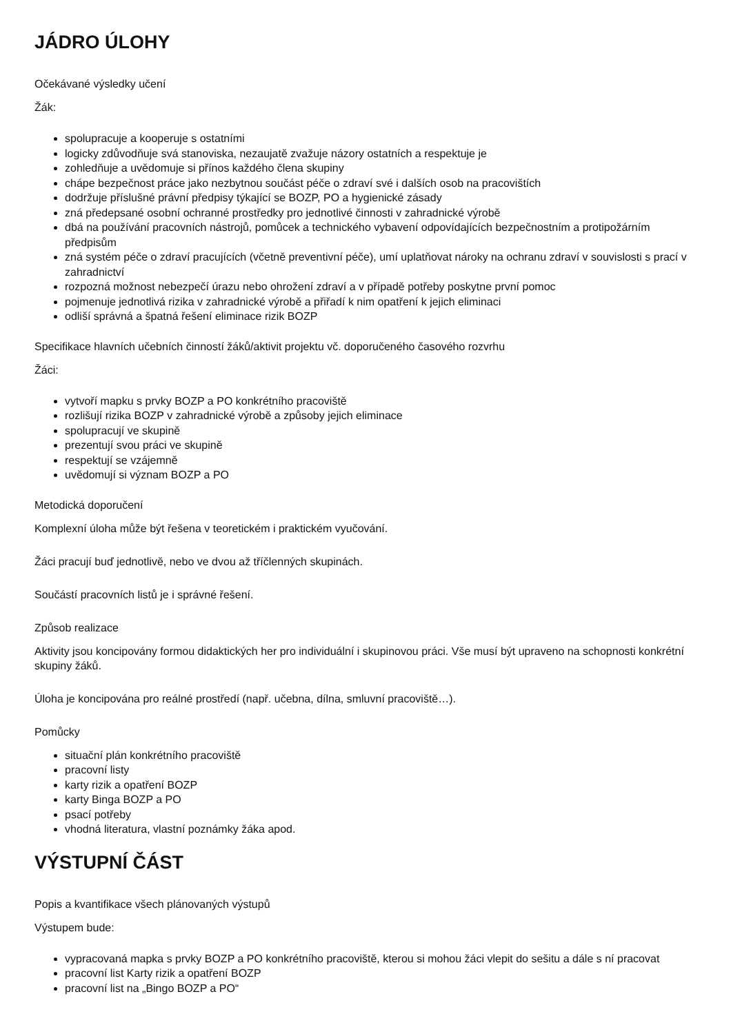JÁDRO ÚLOHY
Očekávané výsledky učení
Žák:
spolupracuje a kooperuje s ostatními
logicky zdůvodňuje svá stanoviska, nezaujatě zvažuje názory ostatních a respektuje je
zohledňuje a uvědomuje si přínos každého člena skupiny
chápe bezpečnost práce jako nezbytnou součást péče o zdraví své i dalších osob na pracovištích
dodržuje příslušné právní předpisy týkající se BOZP, PO a hygienické zásady
zná předepsané osobní ochranné prostředky pro jednotlivé činnosti v zahradnické výrobě
dbá na používání pracovních nástrojů, pomůcek a technického vybavení odpovídajících bezpečnostním a protipožárním předpisům
zná systém péče o zdraví pracujících (včetně preventivní péče), umí uplatňovat nároky na ochranu zdraví v souvislosti s prací v zahradnictví
rozpozná možnost nebezpečí úrazu nebo ohrožení zdraví a v případě potřeby poskytne první pomoc
pojmenuje jednotlivá rizika v zahradnické výrobě a přiřadí k nim opatření k jejich eliminaci
odliší správná a špatná řešení eliminace rizik BOZP
Specifikace hlavních učebních činností žáků/aktivit projektu vč. doporučeného časového rozvrhu
Žáci:
vytvoří mapku s prvky BOZP a PO konkrétního pracoviště
rozlišují rizika BOZP v zahradnické výrobě a způsoby jejich eliminace
spolupracují ve skupině
prezentují svou práci ve skupině
respektují se vzájemně
uvědomují si význam BOZP a PO
Metodická doporučení
Komplexní úloha může být řešena v teoretickém i praktickém vyučování.
Žáci pracují buď jednotlivě, nebo ve dvou až tříčlenných skupinách.
Součástí pracovních listů je i správné řešení.
Způsob realizace
Aktivity jsou koncipovány formou didaktických her pro individuální i skupinovou práci. Vše musí být upraveno na schopnosti konkrétní skupiny žáků.
Úloha je koncipována pro reálné prostředí (např. učebna, dílna, smluvní pracoviště…).
Pomůcky
situační plán konkrétního pracoviště
pracovní listy
karty rizik a opatření BOZP
karty Binga BOZP a PO
psací potřeby
vhodná literatura, vlastní poznámky žáka apod.
VÝSTUPNÍ ČÁST
Popis a kvantifikace všech plánovaných výstupů
Výstupem bude:
vypracovaná mapka s prvky BOZP a PO konkrétního pracoviště, kterou si mohou žáci vlepit do sešitu a dále s ní pracovat
pracovní list Karty rizik a opatření BOZP
pracovní list na „Bingo BOZP a PO“